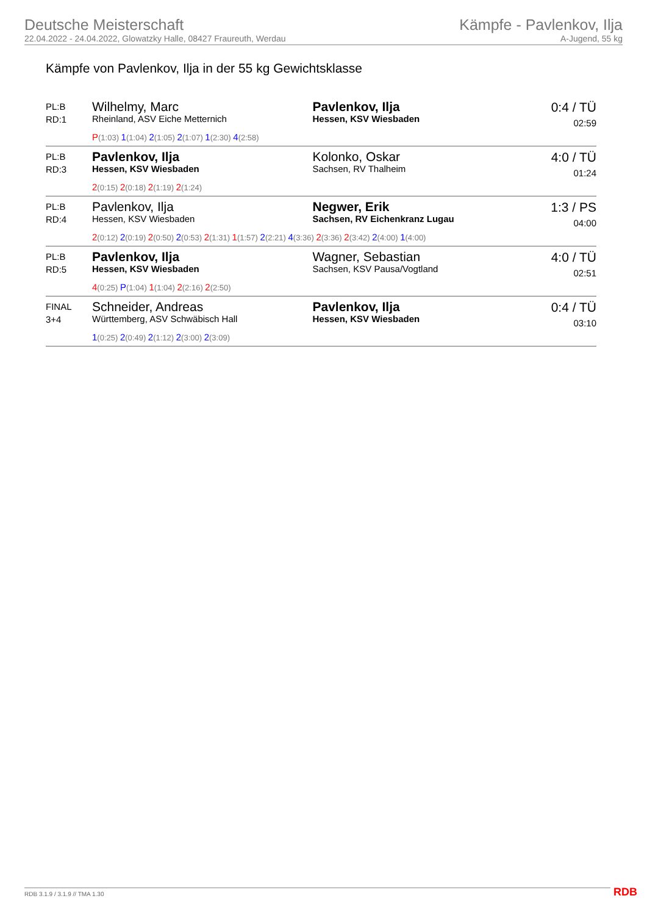Deutsche Meisterschaft
22.04.2022 - 24.04.2022, Glowatzky Halle, 08427 Fraureuth, Werdau
Kämpfe - Pavlenkov, Ilja
A-Jugend, 55 kg
Kämpfe von Pavlenkov, Ilja in der 55 kg Gewichtsklasse
| PL:B RD:1 | Wilhelmy, Marc Rheinland, ASV Eiche Metternich | Pavlenkov, Ilja Hessen, KSV Wiesbaden | 0:4 / TÜ 02:59 |
| | P (1:03) 1 (1:04) 2 (1:05) 2 (1:07) 1 (2:30) 4 (2:58) | | |
| PL:B RD:3 | Pavlenkov, Ilja Hessen, KSV Wiesbaden | Kolonko, Oskar Sachsen, RV Thalheim | 4:0 / TÜ 01:24 |
| | 2 (0:15) 2 (0:18) 2 (1:19) 2 (1:24) | | |
| PL:B RD:4 | Pavlenkov, Ilja Hessen, KSV Wiesbaden | Negwer, Erik Sachsen, RV Eichenkranz Lugau | 1:3 / PS 04:00 |
| | 2 (0:12) 2 (0:19) 2 (0:50) 2 (0:53) 2 (1:31) 1 (1:57) 2 (2:21) 4 (3:36) 2 (3:36) 2 (3:42) 2 (4:00) 1 (4:00) | | |
| PL:B RD:5 | Pavlenkov, Ilja Hessen, KSV Wiesbaden | Wagner, Sebastian Sachsen, KSV Pausa/Vogtland | 4:0 / TÜ 02:51 |
| | 4 (0:25) P (1:04) 1 (1:04) 2 (2:16) 2 (2:50) | | |
| FINAL 3+4 | Schneider, Andreas Württemberg, ASV Schwäbisch Hall | Pavlenkov, Ilja Hessen, KSV Wiesbaden | 0:4 / TÜ 03:10 |
| | 1 (0:25) 2 (0:49) 2 (1:12) 2 (3:00) 2 (3:09) | | |
RDB 3.1.9 / 3.1.9 // TMA 1.30 RDB